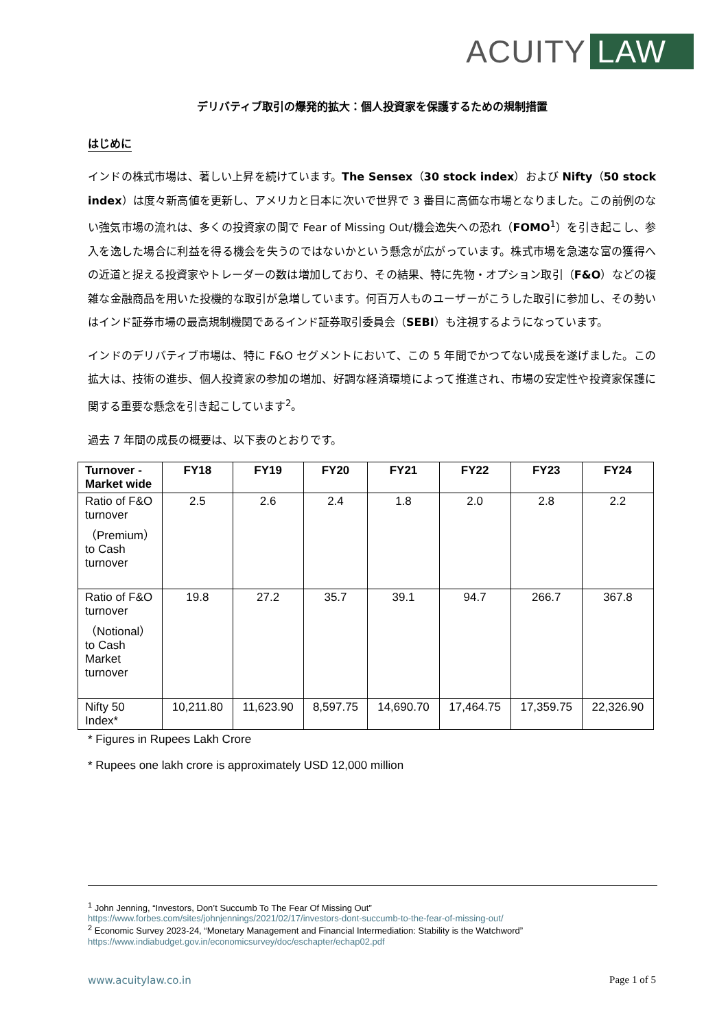ACUITY LAW
デリバティブ取引の爆発的拡大：個人投資家を保護するための規制措置
はじめに
インドの株式市場は、著しい上昇を続けています。The Sensex（30 stock index）および Nifty（50 stock index）は度々新高値を更新し、アメリカと日本に次いで世界で 3 番目に高価な市場となりました。この前例のない強気市場の流れは、多くの投資家の間で Fear of Missing Out/機会逸失への恐れ（FOMO<sup>1</sup>）を引き起こし、参入を逸した場合に利益を得る機会を失うのではないかという懸念が広がっています。株式市場を急速な富の獲得への近道と捉える投資家やトレーダーの数は増加しており、その結果、特に先物・オプション取引（F&O）などの複雑な金融商品を用いた投機的な取引が急増しています。何百万人ものユーザーがこうした取引に参加し、その勢いはインド証券市場の最高規制機関であるインド証券取引委員会（SEBI）も注視するようになっています。
インドのデリバティブ市場は、特に F&O セグメントにおいて、この 5 年間でかつてない成長を遂げました。この拡大は、技術の進歩、個人投資家の参加の増加、好調な経済環境によって推進され、市場の安定性や投資家保護に関する重要な懸念を引き起こしています<sup>2</sup>。
過去 7 年間の成長の概要は、以下表のとおりです。
| Turnover - Market wide | FY18 | FY19 | FY20 | FY21 | FY22 | FY23 | FY24 |
| --- | --- | --- | --- | --- | --- | --- | --- |
| Ratio of F&O turnover（Premium）to Cash turnover | 2.5 | 2.6 | 2.4 | 1.8 | 2.0 | 2.8 | 2.2 |
| Ratio of F&O turnover（Notional）to Cash Market turnover | 19.8 | 27.2 | 35.7 | 39.1 | 94.7 | 266.7 | 367.8 |
| Nifty 50 Index* | 10,211.80 | 11,623.90 | 8,597.75 | 14,690.70 | 17,464.75 | 17,359.75 | 22,326.90 |
* Figures in Rupees Lakh Crore
* Rupees one lakh crore is approximately USD 12,000 million
<sup>1</sup> John Jenning, “Investors, Don’t Succumb To The Fear Of Missing Out”
https://www.forbes.com/sites/johnjennings/2021/02/17/investors-dont-succumb-to-the-fear-of-missing-out/
<sup>2</sup> Economic Survey 2023-24, “Monetary Management and Financial Intermediation: Stability is the Watchword”
https://www.indiabudget.gov.in/economicsurvey/doc/eschapter/echap02.pdf
www.acuitylaw.co.in Page 1 of 5